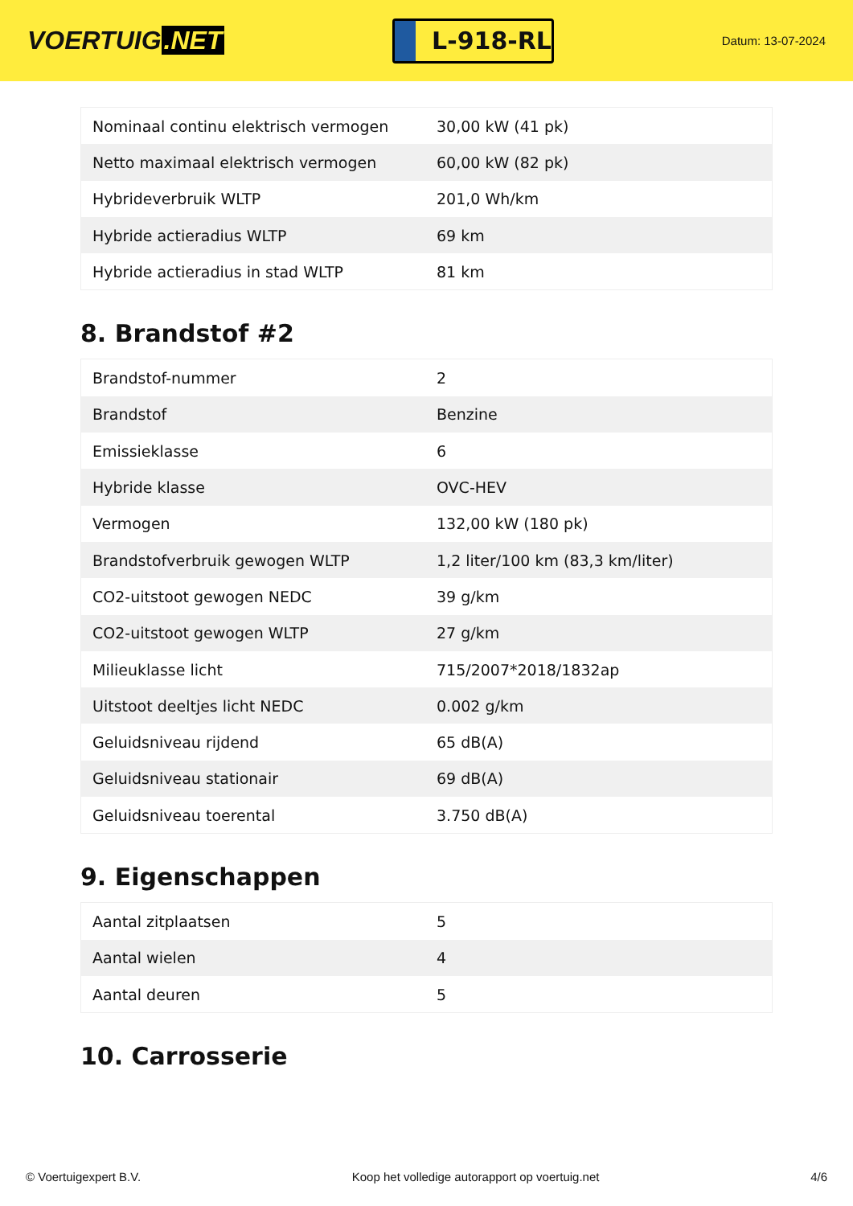VOERTUIG.NET
L-918-RL
Datum: 13-07-2024
| Nominaal continu elektrisch vermogen | 30,00 kW (41 pk) |
| Netto maximaal elektrisch vermogen | 60,00 kW (82 pk) |
| Hybrideverbruik WLTP | 201,0 Wh/km |
| Hybride actieradius WLTP | 69 km |
| Hybride actieradius in stad WLTP | 81 km |
8. Brandstof #2
| Brandstof-nummer | 2 |
| Brandstof | Benzine |
| Emissieklasse | 6 |
| Hybride klasse | OVC-HEV |
| Vermogen | 132,00 kW (180 pk) |
| Brandstofverbruik gewogen WLTP | 1,2 liter/100 km (83,3 km/liter) |
| CO2-uitstoot gewogen NEDC | 39 g/km |
| CO2-uitstoot gewogen WLTP | 27 g/km |
| Milieuklasse licht | 715/2007*2018/1832ap |
| Uitstoot deeltjes licht NEDC | 0.002 g/km |
| Geluidsniveau rijdend | 65 dB(A) |
| Geluidsniveau stationair | 69 dB(A) |
| Geluidsniveau toerental | 3.750 dB(A) |
9. Eigenschappen
| Aantal zitplaatsen | 5 |
| Aantal wielen | 4 |
| Aantal deuren | 5 |
10. Carrosserie
© Voertuigexpert B.V. Koop het volledige autorapport op voertuig.net 4/6